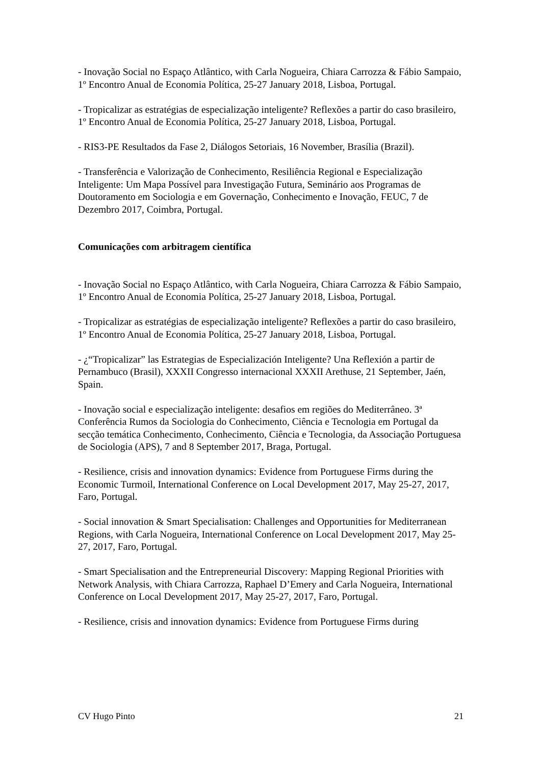- Inovação Social no Espaço Atlântico, with Carla Nogueira, Chiara Carrozza & Fábio Sampaio, 1º Encontro Anual de Economia Política, 25-27 January 2018, Lisboa, Portugal.
- Tropicalizar as estratégias de especialização inteligente? Reflexões a partir do caso brasileiro, 1º Encontro Anual de Economia Política, 25-27 January 2018, Lisboa, Portugal.
- RIS3-PE Resultados da Fase 2, Diálogos Setoriais, 16 November, Brasília (Brazil).
- Transferência e Valorização de Conhecimento, Resiliência Regional e Especialização Inteligente: Um Mapa Possível para Investigação Futura, Seminário aos Programas de Doutoramento em Sociologia e em Governação, Conhecimento e Inovação, FEUC, 7 de Dezembro 2017, Coimbra, Portugal.
Comunicações com arbitragem científica
- Inovação Social no Espaço Atlântico, with Carla Nogueira, Chiara Carrozza & Fábio Sampaio, 1º Encontro Anual de Economia Política, 25-27 January 2018, Lisboa, Portugal.
- Tropicalizar as estratégias de especialização inteligente? Reflexões a partir do caso brasileiro, 1º Encontro Anual de Economia Política, 25-27 January 2018, Lisboa, Portugal.
- ¿“Tropicalizar” las Estrategias de Especialización Inteligente? Una Reflexión a partir de Pernambuco (Brasil), XXXII Congresso internacional XXXII Arethuse, 21 September, Jaén, Spain.
- Inovação social e especialização inteligente: desafios em regiões do Mediterrâneo. 3ª Conferência Rumos da Sociologia do Conhecimento, Ciência e Tecnologia em Portugal da secção temática Conhecimento, Conhecimento, Ciência e Tecnologia, da Associação Portuguesa de Sociologia (APS), 7 and 8 September 2017, Braga, Portugal.
- Resilience, crisis and innovation dynamics: Evidence from Portuguese Firms during the Economic Turmoil, International Conference on Local Development 2017, May 25-27, 2017, Faro, Portugal.
- Social innovation & Smart Specialisation: Challenges and Opportunities for Mediterranean Regions, with Carla Nogueira, International Conference on Local Development 2017, May 25-27, 2017, Faro, Portugal.
- Smart Specialisation and the Entrepreneurial Discovery: Mapping Regional Priorities with Network Analysis, with Chiara Carrozza, Raphael D’Emery and Carla Nogueira, International Conference on Local Development 2017, May 25-27, 2017, Faro, Portugal.
- Resilience, crisis and innovation dynamics: Evidence from Portuguese Firms during
CV Hugo Pinto 21